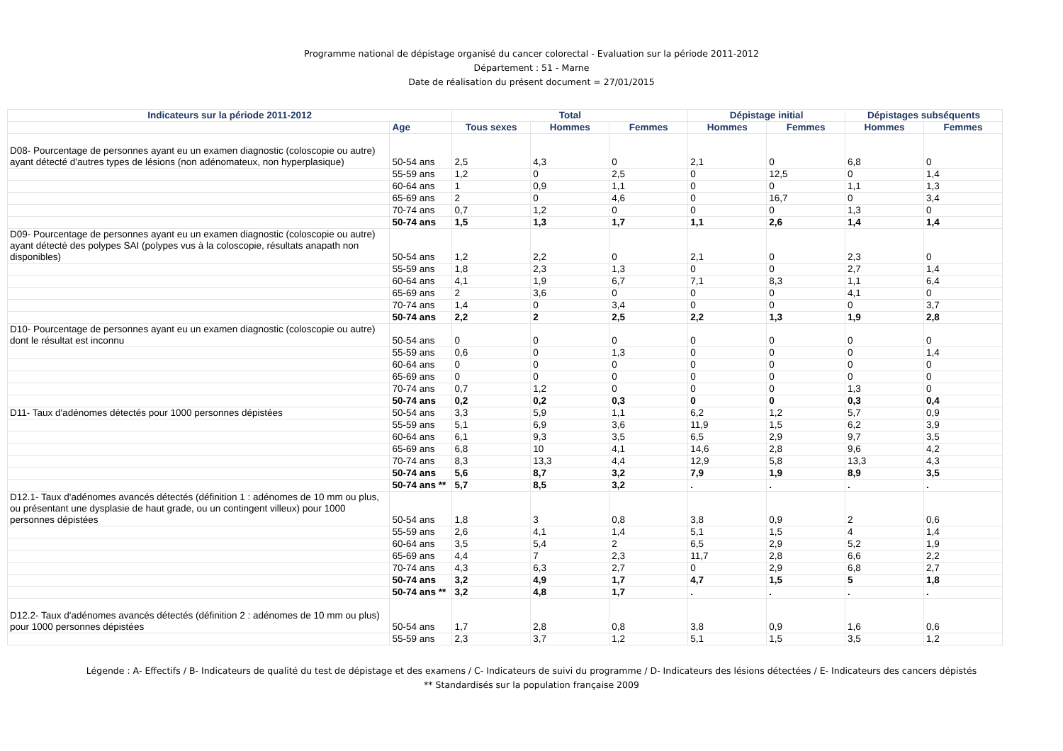Programme national de dépistage organisé du cancer colorectal - Evaluation sur la période 2011-2012
Département : 51 - Marne
Date de réalisation du présent document = 27/01/2015
| Indicateurs sur la période 2011-2012 | | Total | | | Dépistage initial | | Dépistages subséquents | |
| --- | --- | --- | --- | --- | --- | --- | --- | --- |
| | Age | Tous sexes | Hommes | Femmes | Hommes | Femmes | Hommes | Femmes |
| D08- Pourcentage de personnes ayant eu un examen diagnostic (coloscopie ou autre) ayant détecté d'autres types de lésions (non adénomateux, non hyperplasique) | 50-54 ans | 2,5 | 4,3 | 0 | 2,1 | 0 | 6,8 | 0 |
| | 55-59 ans | 1,2 | 0 | 2,5 | 0 | 12,5 | 0 | 1,4 |
| | 60-64 ans | 1 | 0,9 | 1,1 | 0 | 0 | 1,1 | 1,3 |
| | 65-69 ans | 2 | 0 | 4,6 | 0 | 16,7 | 0 | 3,4 |
| | 70-74 ans | 0,7 | 1,2 | 0 | 0 | 0 | 1,3 | 0 |
| | 50-74 ans | 1,5 | 1,3 | 1,7 | 1,1 | 2,6 | 1,4 | 1,4 |
| D09- Pourcentage de personnes ayant eu un examen diagnostic (coloscopie ou autre) ayant détecté des polypes SAI (polypes vus à la coloscopie, résultats anapath non disponibles) | 50-54 ans | 1,2 | 2,2 | 0 | 2,1 | 0 | 2,3 | 0 |
| | 55-59 ans | 1,8 | 2,3 | 1,3 | 0 | 0 | 2,7 | 1,4 |
| | 60-64 ans | 4,1 | 1,9 | 6,7 | 7,1 | 8,3 | 1,1 | 6,4 |
| | 65-69 ans | 2 | 3,6 | 0 | 0 | 0 | 4,1 | 0 |
| | 70-74 ans | 1,4 | 0 | 3,4 | 0 | 0 | 0 | 3,7 |
| | 50-74 ans | 2,2 | 2 | 2,5 | 2,2 | 1,3 | 1,9 | 2,8 |
| D10- Pourcentage de personnes ayant eu un examen diagnostic (coloscopie ou autre) dont le résultat est inconnu | 50-54 ans | 0 | 0 | 0 | 0 | 0 | 0 | 0 |
| | 55-59 ans | 0,6 | 0 | 1,3 | 0 | 0 | 0 | 1,4 |
| | 60-64 ans | 0 | 0 | 0 | 0 | 0 | 0 | 0 |
| | 65-69 ans | 0 | 0 | 0 | 0 | 0 | 0 | 0 |
| | 70-74 ans | 0,7 | 1,2 | 0 | 0 | 0 | 1,3 | 0 |
| | 50-74 ans | 0,2 | 0,2 | 0,3 | 0 | 0 | 0,3 | 0,4 |
| D11- Taux d'adénomes détectés pour 1000 personnes dépistées | 50-54 ans | 3,3 | 5,9 | 1,1 | 6,2 | 1,2 | 5,7 | 0,9 |
| | 55-59 ans | 5,1 | 6,9 | 3,6 | 11,9 | 1,5 | 6,2 | 3,9 |
| | 60-64 ans | 6,1 | 9,3 | 3,5 | 6,5 | 2,9 | 9,7 | 3,5 |
| | 65-69 ans | 6,8 | 10 | 4,1 | 14,6 | 2,8 | 9,6 | 4,2 |
| | 70-74 ans | 8,3 | 13,3 | 4,4 | 12,9 | 5,8 | 13,3 | 4,3 |
| | 50-74 ans | 5,6 | 8,7 | 3,2 | 7,9 | 1,9 | 8,9 | 3,5 |
| | 50-74 ans ** | 5,7 | 8,5 | 3,2 | . | . | . | . |
| D12.1- Taux d'adénomes avancés détectés (définition 1 : adénomes de 10 mm ou plus, ou présentant une dysplasie de haut grade, ou un contingent villeux) pour 1000 personnes dépistées | 50-54 ans | 1,8 | 3 | 0,8 | 3,8 | 0,9 | 2 | 0,6 |
| | 55-59 ans | 2,6 | 4,1 | 1,4 | 5,1 | 1,5 | 4 | 1,4 |
| | 60-64 ans | 3,5 | 5,4 | 2 | 6,5 | 2,9 | 5,2 | 1,9 |
| | 65-69 ans | 4,4 | 7 | 2,3 | 11,7 | 2,8 | 6,6 | 2,2 |
| | 70-74 ans | 4,3 | 6,3 | 2,7 | 0 | 2,9 | 6,8 | 2,7 |
| | 50-74 ans | 3,2 | 4,9 | 1,7 | 4,7 | 1,5 | 5 | 1,8 |
| | 50-74 ans ** | 3,2 | 4,8 | 1,7 | . | . | . | . |
| D12.2- Taux d'adénomes avancés détectés (définition 2 : adénomes de 10 mm ou plus) pour 1000 personnes dépistées | 50-54 ans | 1,7 | 2,8 | 0,8 | 3,8 | 0,9 | 1,6 | 0,6 |
| | 55-59 ans | 2,3 | 3,7 | 1,2 | 5,1 | 1,5 | 3,5 | 1,2 |
Légende : A- Effectifs / B- Indicateurs de qualité du test de dépistage et des examens / C- Indicateurs de suivi du programme / D- Indicateurs des lésions détectées / E- Indicateurs des cancers dépistés
** Standardisés sur la population française 2009